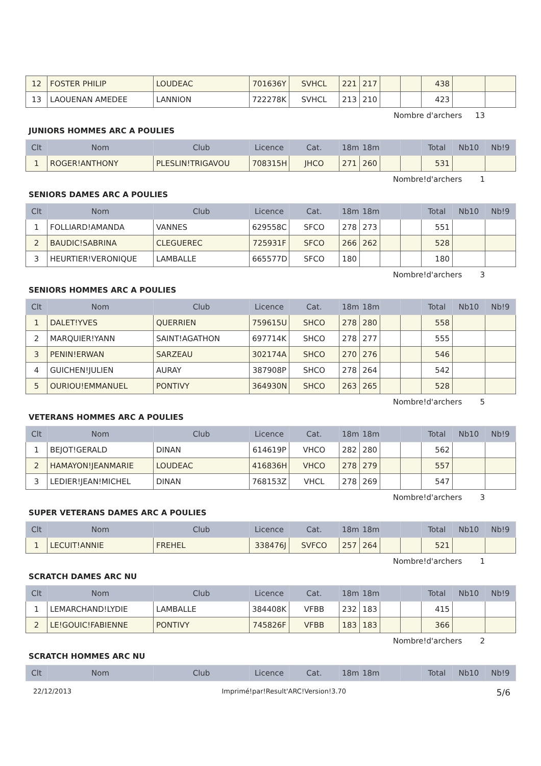| 12 | FOSTER PHILIP | LOUDEAC | 701636Y | SVHCL | 221 | 217 | | | 438 | | |
| 13 | LAOUENAN AMEDEE | LANNION | 722278K | SVHCL | 213 | 210 | | | 423 | | |
Nombre d'archers 13
JUNIORS HOMMES ARC A POULIES
| Clt | Nom | Club | Licence | Cat. | 18m | 18m | | | Total | Nb10 | Nb!9 |
| --- | --- | --- | --- | --- | --- | --- | --- | --- | --- | --- | --- |
| 1 | ROGER!ANTHONY | PLESLIN!TRIGAVOU | 708315H | JHCO | 271 | 260 | | | 531 | | |
Nombre!d'archers 1
SENIORS DAMES ARC A POULIES
| Clt | Nom | Club | Licence | Cat. | 18m | 18m | | | Total | Nb10 | Nb!9 |
| --- | --- | --- | --- | --- | --- | --- | --- | --- | --- | --- | --- |
| 1 | FOLLIARD!AMANDA | VANNES | 629558C | SFCO | 278 | 273 | | | 551 | | |
| 2 | BAUDIC!SABRINA | CLEGUEREC | 725931F | SFCO | 266 | 262 | | | 528 | | |
| 3 | HEURTIER!VERONIQUE | LAMBALLE | 665577D | SFCO | 180 | | | | 180 | | |
Nombre!d'archers 3
SENIORS HOMMES ARC A POULIES
| Clt | Nom | Club | Licence | Cat. | 18m | 18m | | | Total | Nb10 | Nb!9 |
| --- | --- | --- | --- | --- | --- | --- | --- | --- | --- | --- | --- |
| 1 | DALET!YVES | QUERRIEN | 759615U | SHCO | 278 | 280 | | | 558 | | |
| 2 | MARQUIER!YANN | SAINT!AGATHON | 697714K | SHCO | 278 | 277 | | | 555 | | |
| 3 | PENIN!ERWAN | SARZEAU | 302174A | SHCO | 270 | 276 | | | 546 | | |
| 4 | GUICHEN!JULIEN | AURAY | 387908P | SHCO | 278 | 264 | | | 542 | | |
| 5 | OURIOU!EMMANUEL | PONTIVY | 364930N | SHCO | 263 | 265 | | | 528 | | |
Nombre!d'archers 5
VETERANS HOMMES ARC A POULIES
| Clt | Nom | Club | Licence | Cat. | 18m | 18m | | | Total | Nb10 | Nb!9 |
| --- | --- | --- | --- | --- | --- | --- | --- | --- | --- | --- | --- |
| 1 | BEJOT!GERALD | DINAN | 614619P | VHCO | 282 | 280 | | | 562 | | |
| 2 | HAMAYON!JEANMARIE | LOUDEAC | 416836H | VHCO | 278 | 279 | | | 557 | | |
| 3 | LEDIER!JEAN!MICHEL | DINAN | 768153Z | VHCL | 278 | 269 | | | 547 | | |
Nombre!d'archers 3
SUPER VETERANS DAMES ARC A POULIES
| Clt | Nom | Club | Licence | Cat. | 18m | 18m | | | Total | Nb10 | Nb!9 |
| --- | --- | --- | --- | --- | --- | --- | --- | --- | --- | --- | --- |
| 1 | LECUIT!ANNIE | FREHEL | 338476J | SVFCO | 257 | 264 | | | 521 | | |
Nombre!d'archers 1
SCRATCH DAMES ARC NU
| Clt | Nom | Club | Licence | Cat. | 18m | 18m | | | Total | Nb10 | Nb!9 |
| --- | --- | --- | --- | --- | --- | --- | --- | --- | --- | --- | --- |
| 1 | LEMARCHAND!LYDIE | LAMBALLE | 384408K | VFBB | 232 | 183 | | | 415 | | |
| 2 | LE!GOUIC!FABIENNE | PONTIVY | 745826F | VFBB | 183 | 183 | | | 366 | | |
Nombre!d'archers 2
SCRATCH HOMMES ARC NU
| Clt | Nom | Club | Licence | Cat. | 18m | 18m | | | Total | Nb10 | Nb!9 |
| --- | --- | --- | --- | --- | --- | --- | --- | --- | --- | --- | --- |
22/12/2013 Imprimé!par!Result'ARC!Version!3.70 5/6